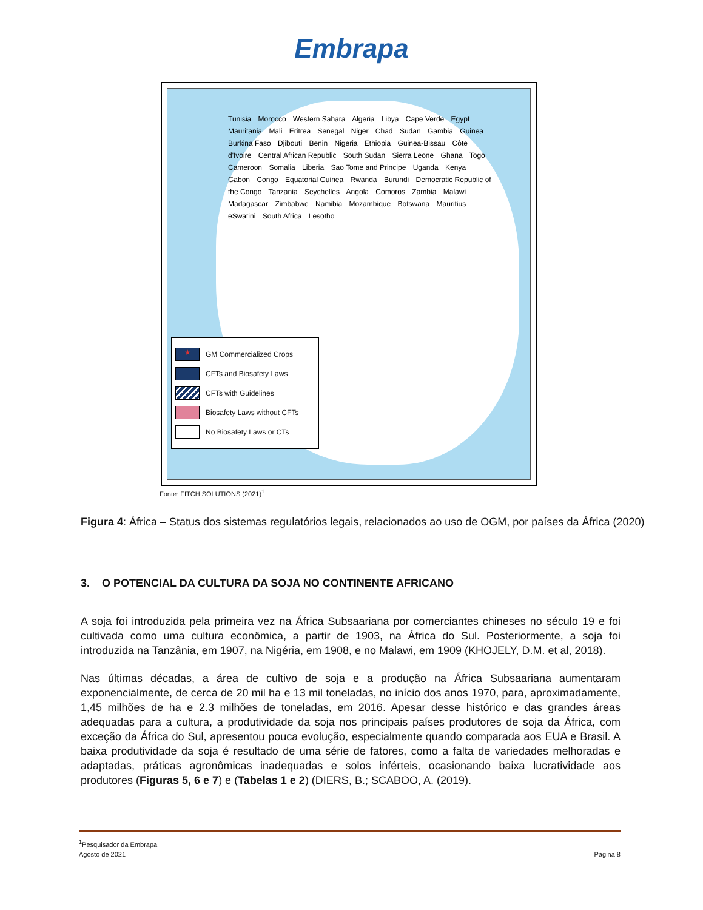Embrapa
Tunisia Morocco Western Sahara Algeria Libya Cape Verde Egypt Mauritania Mali Eritrea Senegal Niger Chad Sudan Gambia Guinea Burkina Faso Djibouti Benin Nigeria Ethiopia Guinea-Bissau Côte d'Ivoire Central African Republic South Sudan Sierra Leone Ghana Togo Cameroon Somalia Liberia Sao Tome and Principe Uganda Kenya Gabon Congo Equatorial Guinea Rwanda Burundi Democratic Republic of the Congo Tanzania Seychelles Angola Comoros Zambia Malawi Madagascar Zimbabwe Namibia Mozambique Botswana Mauritius eSwatini South Africa Lesotho
★ GM Commercialized Crops
CFTs and Biosafety Laws
CFTs with Guidelines
Biosafety Laws without CFTs
No Biosafety Laws or CTs
Fonte: FITCH SOLUTIONS (2021)<sup>1</sup>
Figura 4: África – Status dos sistemas regulatórios legais, relacionados ao uso de OGM, por países da África (2020)
3. O POTENCIAL DA CULTURA DA SOJA NO CONTINENTE AFRICANO
A soja foi introduzida pela primeira vez na África Subsaariana por comerciantes chineses no século 19 e foi cultivada como uma cultura econômica, a partir de 1903, na África do Sul. Posteriormente, a soja foi introduzida na Tanzânia, em 1907, na Nigéria, em 1908, e no Malawi, em 1909 (KHOJELY, D.M. et al, 2018).
Nas últimas décadas, a área de cultivo de soja e a produção na África Subsaariana aumentaram exponencialmente, de cerca de 20 mil ha e 13 mil toneladas, no início dos anos 1970, para, aproximadamente, 1,45 milhões de ha e 2.3 milhões de toneladas, em 2016. Apesar desse histórico e das grandes áreas adequadas para a cultura, a produtividade da soja nos principais países produtores de soja da África, com exceção da África do Sul, apresentou pouca evolução, especialmente quando comparada aos EUA e Brasil. A baixa produtividade da soja é resultado de uma série de fatores, como a falta de variedades melhoradas e adaptadas, práticas agronômicas inadequadas e solos inférteis, ocasionando baixa lucratividade aos produtores (Figuras 5, 6 e 7) e (Tabelas 1 e 2) (DIERS, B.; SCABOO, A. (2019).
<sup>1</sup> Pesquisador da Embrapa
Agosto de 2021 Página 8